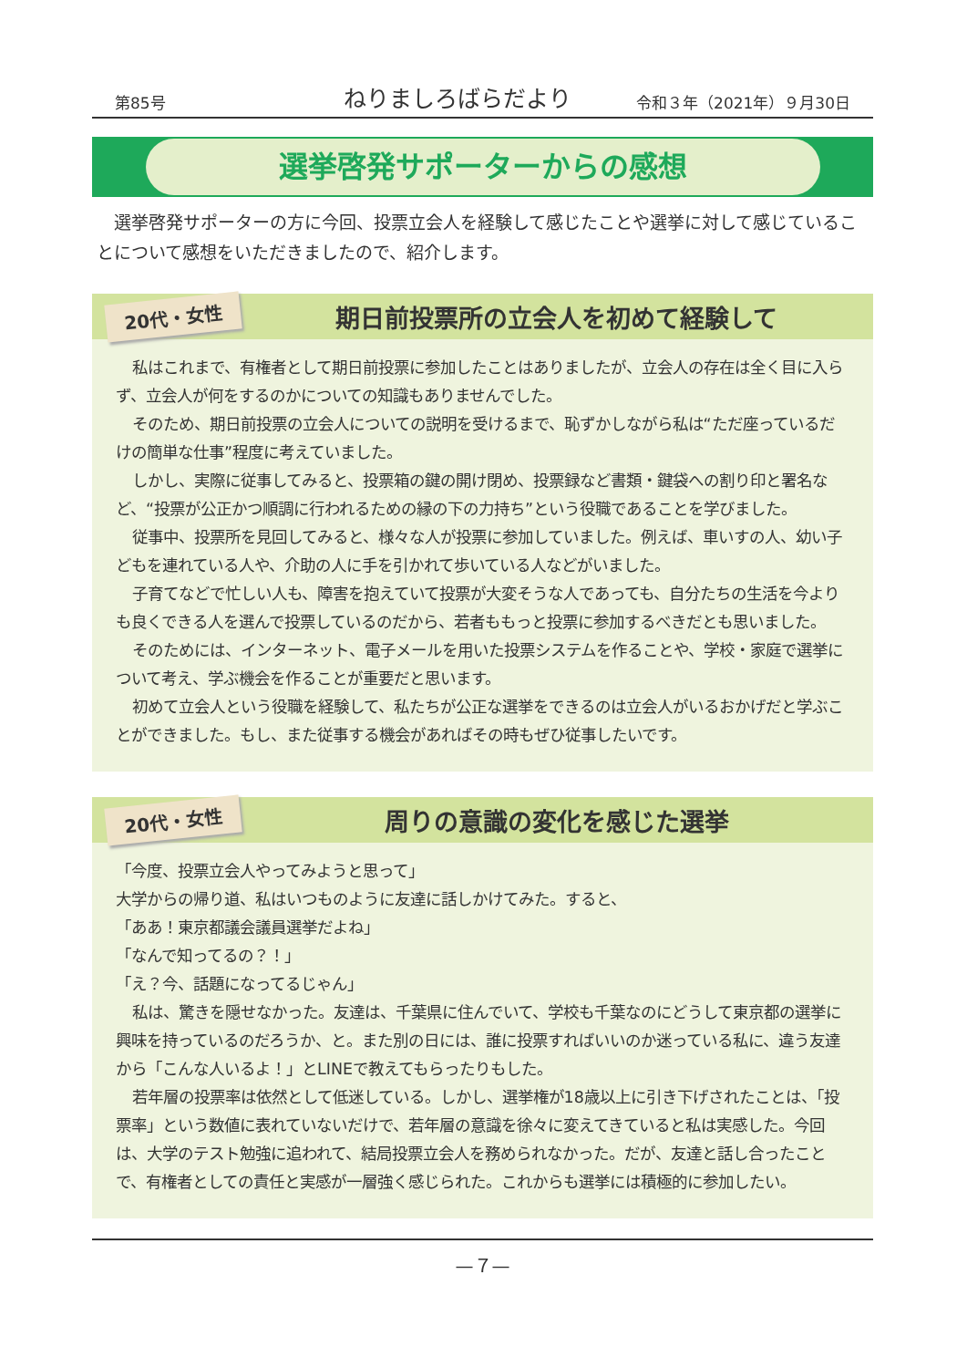第85号 ねりましろばらだより 令和３年（2021年）９月30日
選挙啓発サポーターからの感想
選挙啓発サポーターの方に今回、投票立会人を経験して感じたことや選挙に対して感じていることについて感想をいただきましたので、紹介します。
20代・女性
期日前投票所の立会人を初めて経験して
私はこれまで、有権者として期日前投票に参加したことはありましたが、立会人の存在は全く目に入らず、立会人が何をするのかについての知識もありませんでした。
そのため、期日前投票の立会人についての説明を受けるまで、恥ずかしながら私は“ただ座っているだけの簡単な仕事”程度に考えていました。
しかし、実際に従事してみると、投票箱の鍵の開け閉め、投票録など書類・鍵袋への割り印と署名など、“投票が公正かつ順調に行われるための縁の下の力持ち”という役職であることを学びました。
従事中、投票所を見回してみると、様々な人が投票に参加していました。例えば、車いすの人、幼い子どもを連れている人や、介助の人に手を引かれて歩いている人などがいました。
子育てなどで忙しい人も、障害を抱えていて投票が大変そうな人であっても、自分たちの生活を今よりも良くできる人を選んで投票しているのだから、若者ももっと投票に参加するべきだとも思いました。
そのためには、インターネット、電子メールを用いた投票システムを作ることや、学校・家庭で選挙について考え、学ぶ機会を作ることが重要だと思います。
初めて立会人という役職を経験して、私たちが公正な選挙をできるのは立会人がいるおかげだと学ぶことができました。もし、また従事する機会があればその時もぜひ従事したいです。
20代・女性
周りの意識の変化を感じた選挙
「今度、投票立会人やってみようと思って」
大学からの帰り道、私はいつものように友達に話しかけてみた。すると、
「ああ！東京都議会議員選挙だよね」
「なんで知ってるの？！」
「え？今、話題になってるじゃん」
私は、驚きを隠せなかった。友達は、千葉県に住んでいて、学校も千葉なのにどうして東京都の選挙に興味を持っているのだろうか、と。また別の日には、誰に投票すればいいのか迷っている私に、違う友達から「こんな人いるよ！」とLINEで教えてもらったりもした。
若年層の投票率は依然として低迷している。しかし、選挙権が18歳以上に引き下げされたことは、「投票率」という数値に表れていないだけで、若年層の意識を徐々に変えてきていると私は実感した。今回は、大学のテスト勉強に追われて、結局投票立会人を務められなかった。だが、友達と話し合ったことで、有権者としての責任と実感が一層強く感じられた。これからも選挙には積極的に参加したい。
—７—